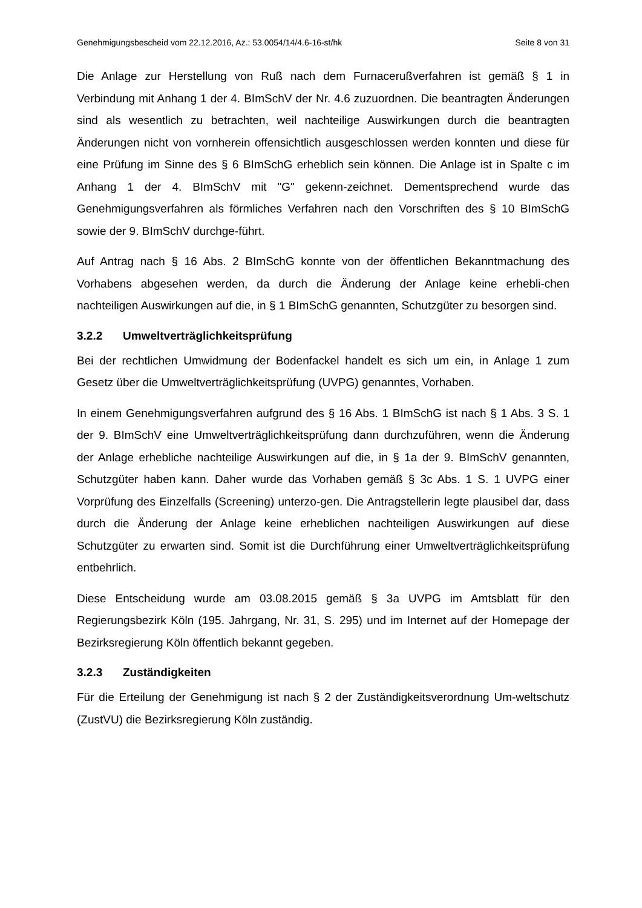Genehmigungsbescheid vom 22.12.2016, Az.: 53.0054/14/4.6-16-st/hk Seite 8 von 31
Die Anlage zur Herstellung von Ruß nach dem Furnacerußverfahren ist gemäß § 1 in Verbindung mit Anhang 1 der 4. BImSchV der Nr. 4.6 zuzuordnen. Die beantragten Änderungen sind als wesentlich zu betrachten, weil nachteilige Auswirkungen durch die beantragten Änderungen nicht von vornherein offensichtlich ausgeschlossen werden konnten und diese für eine Prüfung im Sinne des § 6 BImSchG erheblich sein können. Die Anlage ist in Spalte c im Anhang 1 der 4. BImSchV mit "G" gekenn-zeichnet. Dementsprechend wurde das Genehmigungsverfahren als förmliches Verfahren nach den Vorschriften des § 10 BImSchG sowie der 9. BImSchV durchge-führt.
Auf Antrag nach § 16 Abs. 2 BImSchG konnte von der öffentlichen Bekanntmachung des Vorhabens abgesehen werden, da durch die Änderung der Anlage keine erhebli-chen nachteiligen Auswirkungen auf die, in § 1 BImSchG genannten, Schutzgüter zu besorgen sind.
3.2.2 Umweltverträglichkeitsprüfung
Bei der rechtlichen Umwidmung der Bodenfackel handelt es sich um ein, in Anlage 1 zum Gesetz über die Umweltverträglichkeitsprüfung (UVPG) genanntes, Vorhaben.
In einem Genehmigungsverfahren aufgrund des § 16 Abs. 1 BImSchG ist nach § 1 Abs. 3 S. 1 der 9. BImSchV eine Umweltverträglichkeitsprüfung dann durchzuführen, wenn die Änderung der Anlage erhebliche nachteilige Auswirkungen auf die, in § 1a der 9. BImSchV genannten, Schutzgüter haben kann. Daher wurde das Vorhaben gemäß § 3c Abs. 1 S. 1 UVPG einer Vorprüfung des Einzelfalls (Screening) unterzo-gen. Die Antragstellerin legte plausibel dar, dass durch die Änderung der Anlage keine erheblichen nachteiligen Auswirkungen auf diese Schutzgüter zu erwarten sind. Somit ist die Durchführung einer Umweltverträglichkeitsprüfung entbehrlich.
Diese Entscheidung wurde am 03.08.2015 gemäß § 3a UVPG im Amtsblatt für den Regierungsbezirk Köln (195. Jahrgang, Nr. 31, S. 295) und im Internet auf der Homepage der Bezirksregierung Köln öffentlich bekannt gegeben.
3.2.3 Zuständigkeiten
Für die Erteilung der Genehmigung ist nach § 2 der Zuständigkeitsverordnung Um-weltschutz (ZustVU) die Bezirksregierung Köln zuständig.